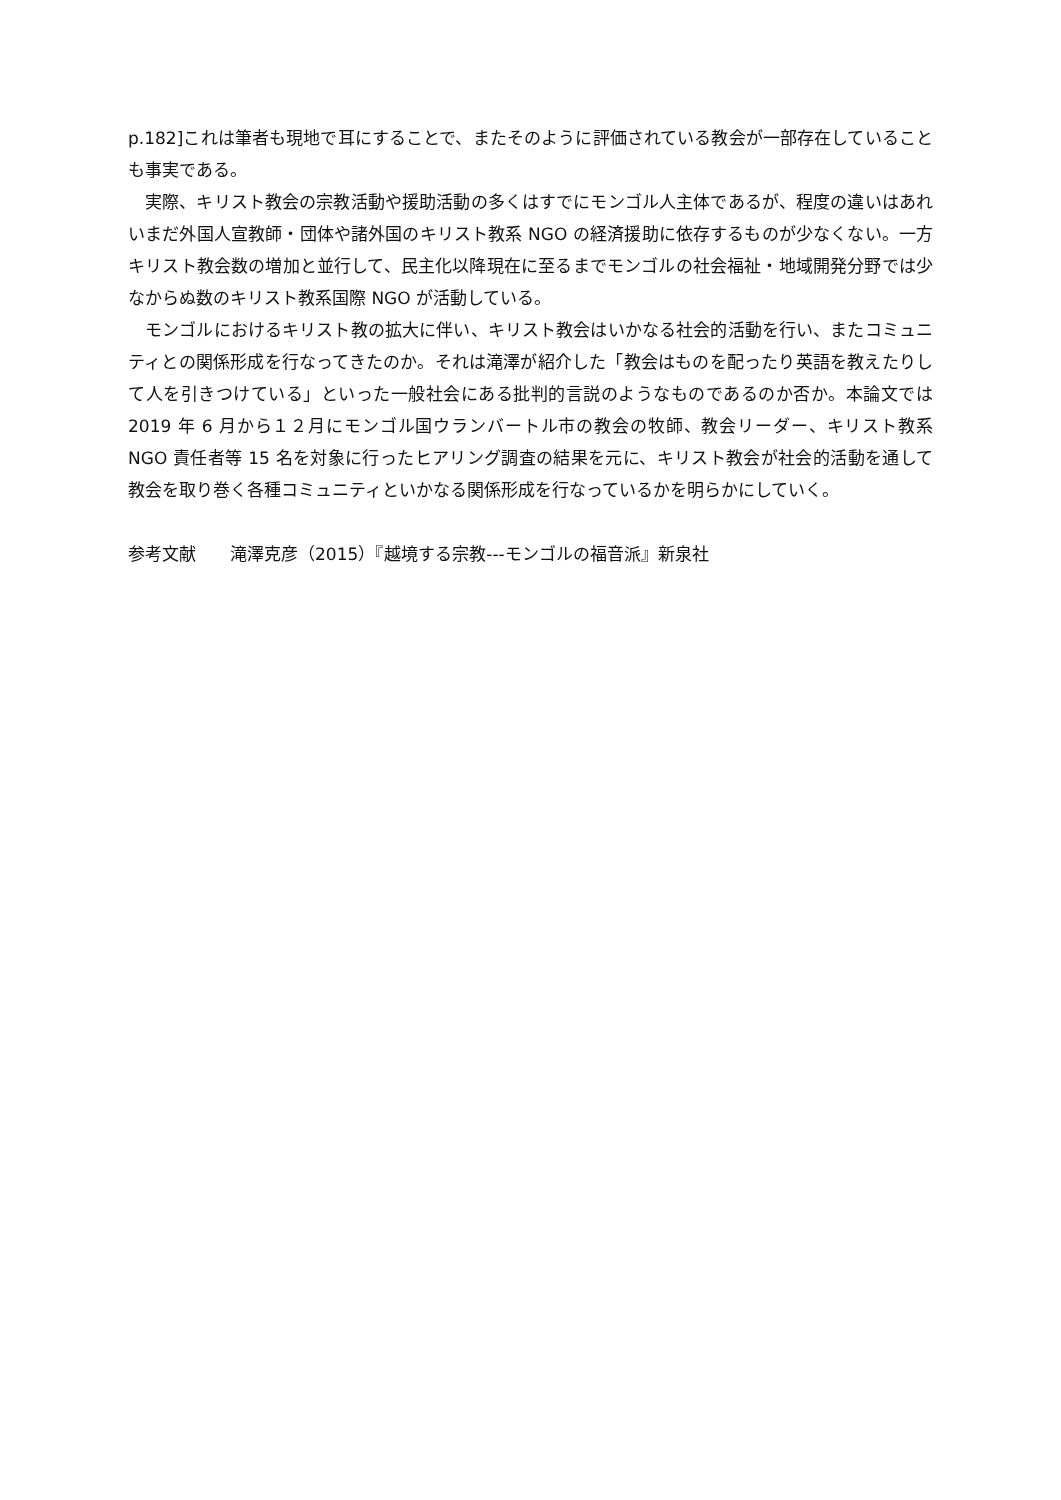p.182]これは筆者も現地で耳にすることで、またそのように評価されている教会が一部存在していることも事実である。
実際、キリスト教会の宗教活動や援助活動の多くはすでにモンゴル人主体であるが、程度の違いはあれいまだ外国人宣教師・団体や諸外国のキリスト教系 NGO の経済援助に依存するものが少なくない。一方キリスト教会数の増加と並行して、民主化以降現在に至るまでモンゴルの社会福祉・地域開発分野では少なからぬ数のキリスト教系国際 NGO が活動している。
モンゴルにおけるキリスト教の拡大に伴い、キリスト教会はいかなる社会的活動を行い、またコミュニティとの関係形成を行なってきたのか。それは滝澤が紹介した「教会はものを配ったり英語を教えたりして人を引きつけている」といった一般社会にある批判的言説のようなものであるのか否か。本論文では 2019 年 6 月から１２月にモンゴル国ウランバートル市の教会の牧師、教会リーダー、キリスト教系 NGO 責任者等 15 名を対象に行ったヒアリング調査の結果を元に、キリスト教会が社会的活動を通して教会を取り巻く各種コミュニティといかなる関係形成を行なっているかを明らかにしていく。
参考文献　　滝澤克彦（2015）『越境する宗教---モンゴルの福音派』新泉社